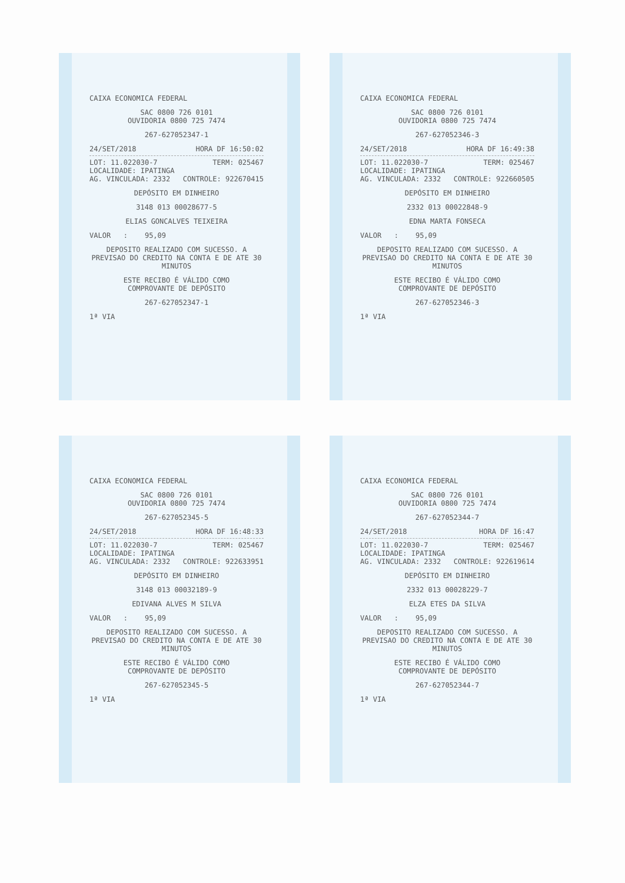CAIXA ECONOMICA FEDERAL
SAC 0800 726 0101
OUVIDORIA 0800 725 7474
267-627052347-1
24/SET/2018 HORA DF 16:50:02
LOT: 11.022030-7 TERM: 025467
LOCALIDADE: IPATINGA
AG. VINCULADA: 2332 CONTROLE: 922670415
DEPÓSITO EM DINHEIRO
3148 013 00028677-5
ELIAS GONCALVES TEIXEIRA
VALOR : 95,09
DEPOSITO REALIZADO COM SUCESSO. A PREVISAO DO CREDITO NA CONTA E DE ATE 30 MINUTOS
ESTE RECIBO É VÁLIDO COMO
COMPROVANTE DE DEPÓSITO
267-627052347-1
1ª VIA
CAIXA ECONOMICA FEDERAL
SAC 0800 726 0101
OUVIDORIA 0800 725 7474
267-627052346-3
24/SET/2018 HORA DF 16:49:38
LOT: 11.022030-7 TERM: 025467
LOCALIDADE: IPATINGA
AG. VINCULADA: 2332 CONTROLE: 922660505
DEPÓSITO EM DINHEIRO
2332 013 00022848-9
EDNA MARTA FONSECA
VALOR : 95,09
DEPOSITO REALIZADO COM SUCESSO. A PREVISAO DO CREDITO NA CONTA E DE ATE 30 MINUTOS
ESTE RECIBO É VÁLIDO COMO
COMPROVANTE DE DEPÓSITO
267-627052346-3
1ª VIA
CAIXA ECONOMICA FEDERAL
SAC 0800 726 0101
OUVIDORIA 0800 725 7474
267-627052345-5
24/SET/2018 HORA DF 16:48:33
LOT: 11.022030-7 TERM: 025467
LOCALIDADE: IPATINGA
AG. VINCULADA: 2332 CONTROLE: 922633951
DEPÓSITO EM DINHEIRO
3148 013 00032189-9
EDIVANA ALVES M SILVA
VALOR : 95,09
DEPOSITO REALIZADO COM SUCESSO. A PREVISAO DO CREDITO NA CONTA E DE ATE 30 MINUTOS
ESTE RECIBO É VÁLIDO COMO
COMPROVANTE DE DEPÓSITO
267-627052345-5
1ª VIA
CAIXA ECONOMICA FEDERAL
SAC 0800 726 0101
OUVIDORIA 0800 725 7474
267-627052344-7
24/SET/2018 HORA DF 16:47
LOT: 11.022030-7 TERM: 025467
LOCALIDADE: IPATINGA
AG. VINCULADA: 2332 CONTROLE: 922619614
DEPÓSITO EM DINHEIRO
2332 013 00028229-7
ELZA ETES DA SILVA
VALOR : 95,09
DEPOSITO REALIZADO COM SUCESSO. A PREVISAO DO CREDITO NA CONTA E DE ATE 30 MINUTOS
ESTE RECIBO É VÁLIDO COMO
COMPROVANTE DE DEPÓSITO
267-627052344-7
1ª VIA